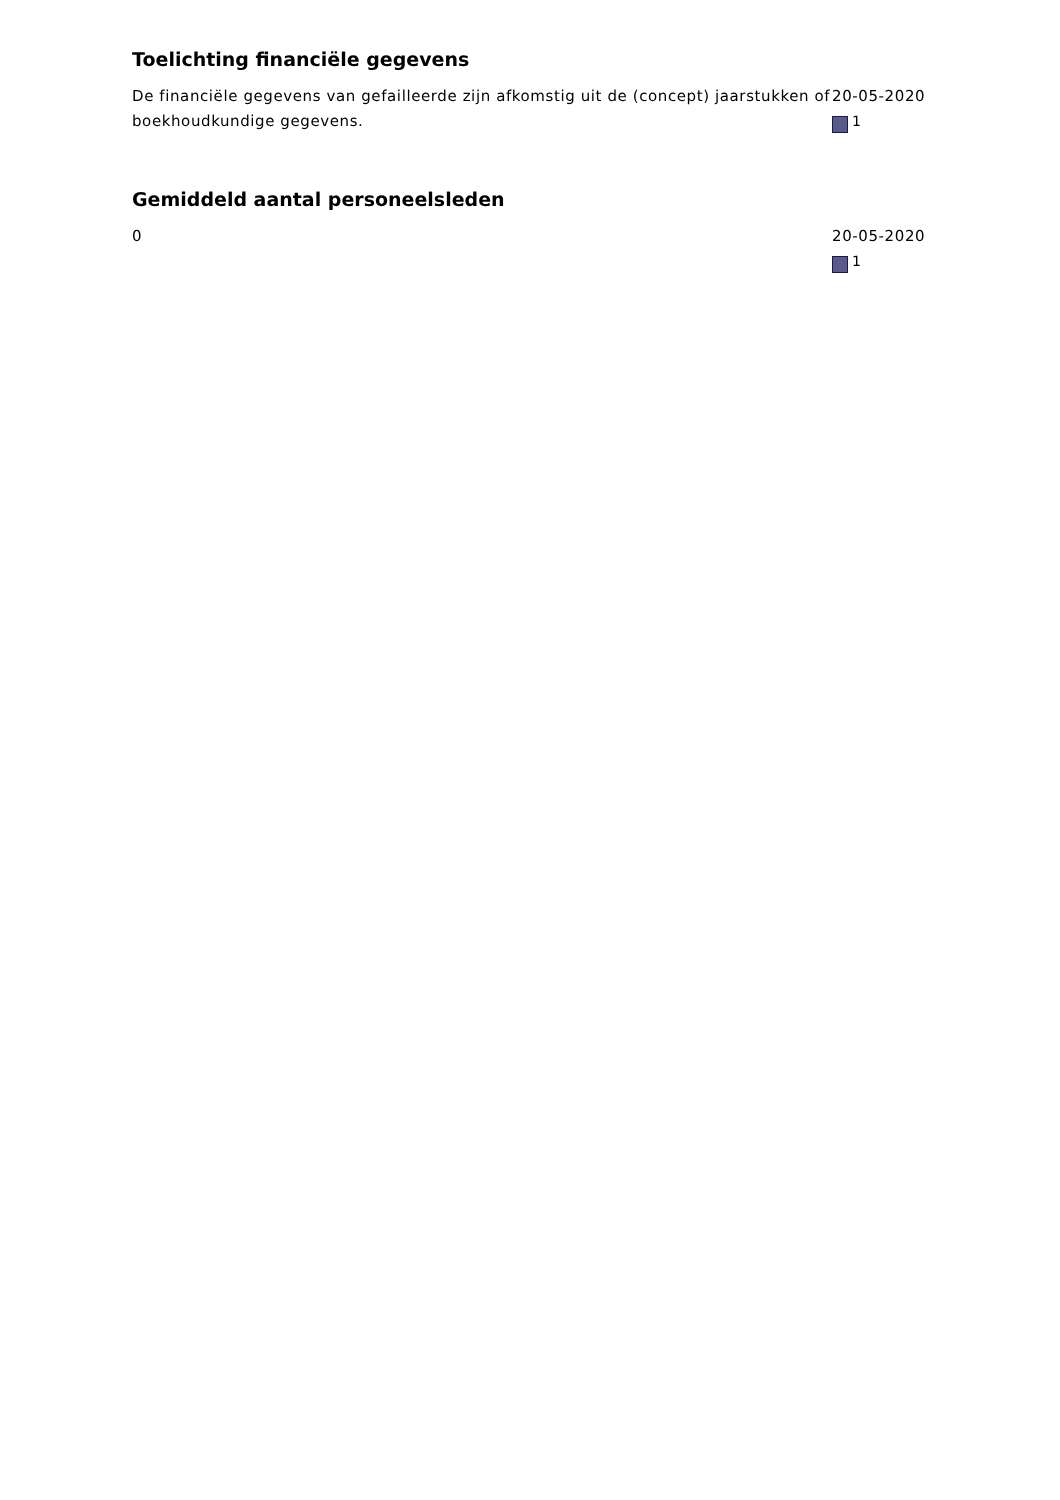Toelichting financiële gegevens
De financiële gegevens van gefailleerde zijn afkomstig uit de (concept) jaarstukken of boekhoudkundige gegevens.
20-05-2020
1
Gemiddeld aantal personeelsleden
0 20-05-2020
1